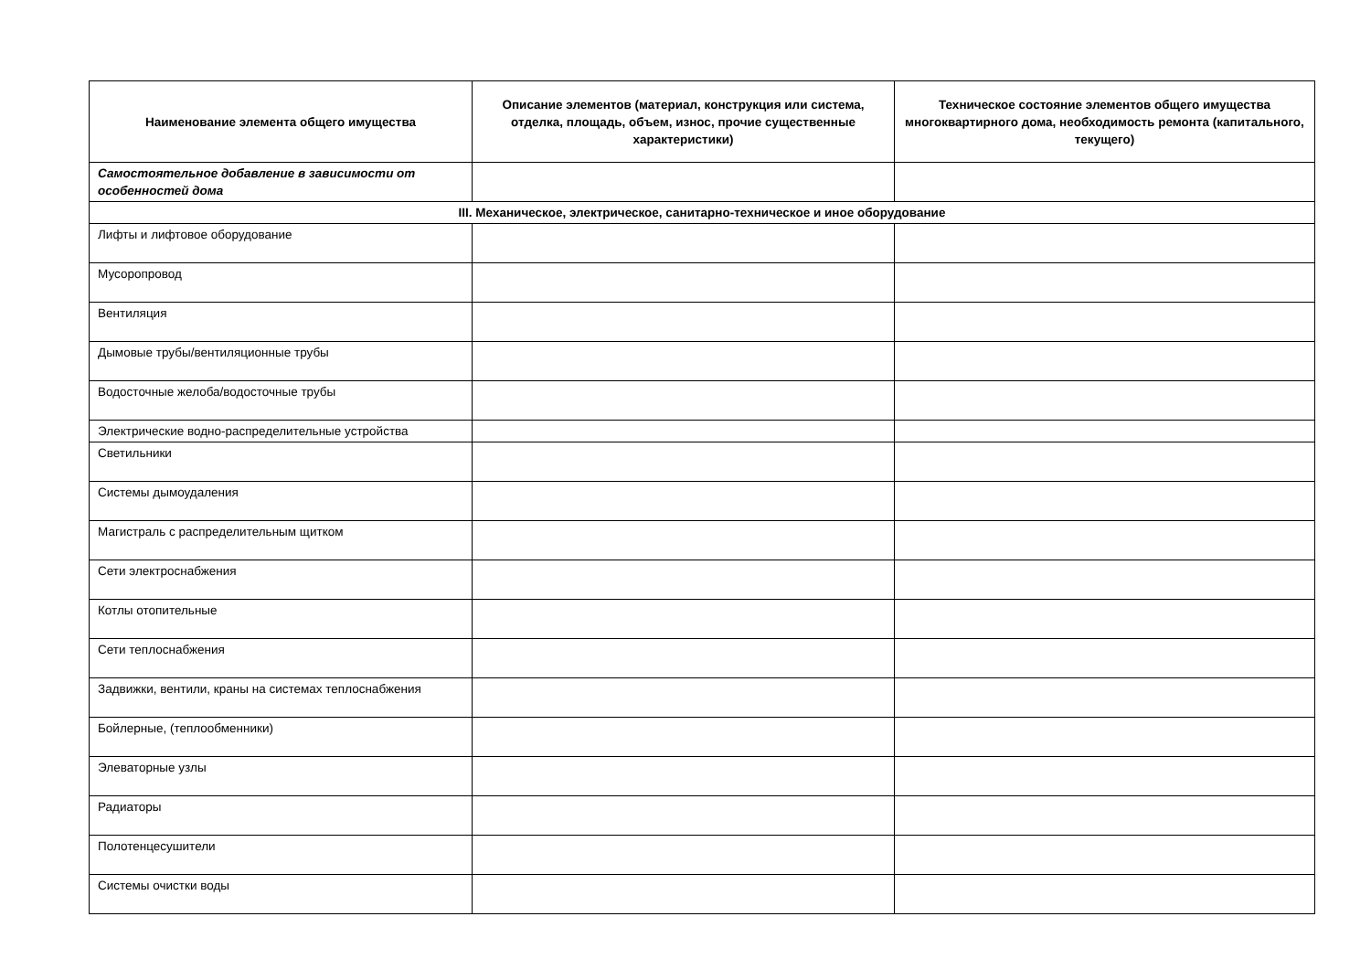| Наименование элемента общего имущества | Описание элементов (материал, конструкция или система, отделка, площадь, объем, износ, прочие существенные характеристики) | Техническое состояние элементов общего имущества многоквартирного дома, необходимость ремонта (капитального, текущего) |
| --- | --- | --- |
| Самостоятельное добавление в зависимости от особенностей дома | | |
| III. Механическое, электрическое, санитарно-техническое и иное оборудование | | |
| Лифты и лифтовое оборудование | | |
| Мусоропровод | | |
| Вентиляция | | |
| Дымовые трубы/вентиляционные трубы | | |
| Водосточные желоба/водосточные трубы | | |
| Электрические водно-распределительные устройства | | |
| Светильники | | |
| Системы дымоудаления | | |
| Магистраль с распределительным щитком | | |
| Сети электроснабжения | | |
| Котлы отопительные | | |
| Сети теплоснабжения | | |
| Задвижки, вентили, краны на системах теплоснабжения | | |
| Бойлерные, (теплообменники) | | |
| Элеваторные узлы | | |
| Радиаторы | | |
| Полотенцесушители | | |
| Системы очистки воды | | |